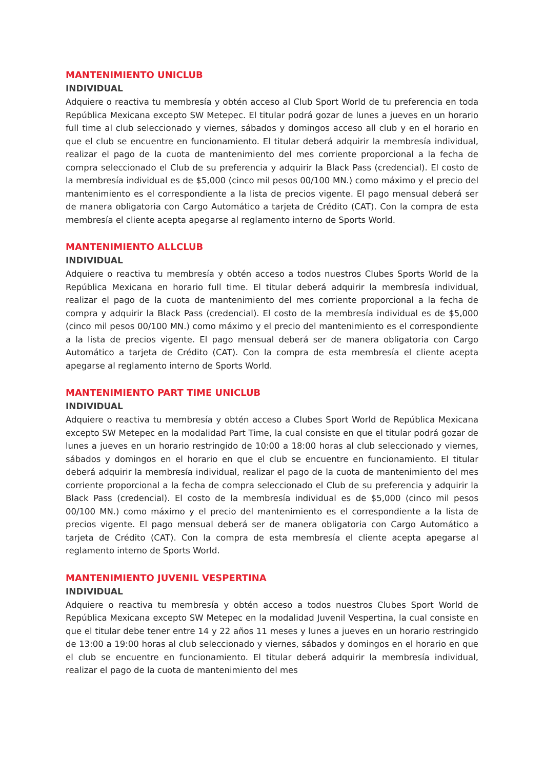MANTENIMIENTO UNICLUB
INDIVIDUAL
Adquiere o reactiva tu membresía y obtén acceso al Club Sport World de tu preferencia en toda República Mexicana excepto SW Metepec. El titular podrá gozar de lunes a jueves en un horario full time al club seleccionado y viernes, sábados y domingos acceso all club y en el horario en que el club se encuentre en funcionamiento. El titular deberá adquirir la membresía individual, realizar el pago de la cuota de mantenimiento del mes corriente proporcional a la fecha de compra seleccionado el Club de su preferencia y adquirir la Black Pass (credencial). El costo de la membresía individual es de $5,000 (cinco mil pesos 00/100 MN.) como máximo y el precio del mantenimiento es el correspondiente a la lista de precios vigente. El pago mensual deberá ser de manera obligatoria con Cargo Automático a tarjeta de Crédito (CAT). Con la compra de esta membresía el cliente acepta apegarse al reglamento interno de Sports World.
MANTENIMIENTO ALLCLUB
INDIVIDUAL
Adquiere o reactiva tu membresía y obtén acceso a todos nuestros Clubes Sports World de la República Mexicana en horario full time. El titular deberá adquirir la membresía individual, realizar el pago de la cuota de mantenimiento del mes corriente proporcional a la fecha de compra y adquirir la Black Pass (credencial). El costo de la membresía individual es de $5,000 (cinco mil pesos 00/100 MN.) como máximo y el precio del mantenimiento es el correspondiente a la lista de precios vigente. El pago mensual deberá ser de manera obligatoria con Cargo Automático a tarjeta de Crédito (CAT). Con la compra de esta membresía el cliente acepta apegarse al reglamento interno de Sports World.
MANTENIMIENTO PART TIME UNICLUB
INDIVIDUAL
Adquiere o reactiva tu membresía y obtén acceso a Clubes Sport World de República Mexicana excepto SW Metepec en la modalidad Part Time, la cual consiste en que el titular podrá gozar de lunes a jueves en un horario restringido de 10:00 a 18:00 horas al club seleccionado y viernes, sábados y domingos en el horario en que el club se encuentre en funcionamiento. El titular deberá adquirir la membresía individual, realizar el pago de la cuota de mantenimiento del mes corriente proporcional a la fecha de compra seleccionado el Club de su preferencia y adquirir la Black Pass (credencial). El costo de la membresía individual es de $5,000 (cinco mil pesos 00/100 MN.) como máximo y el precio del mantenimiento es el correspondiente a la lista de precios vigente. El pago mensual deberá ser de manera obligatoria con Cargo Automático a tarjeta de Crédito (CAT). Con la compra de esta membresía el cliente acepta apegarse al reglamento interno de Sports World.
MANTENIMIENTO JUVENIL VESPERTINA
INDIVIDUAL
Adquiere o reactiva tu membresía y obtén acceso a todos nuestros Clubes Sport World de República Mexicana excepto SW Metepec en la modalidad Juvenil Vespertina, la cual consiste en que el titular debe tener entre 14 y 22 años 11 meses y lunes a jueves en un horario restringido de 13:00 a 19:00 horas al club seleccionado y viernes, sábados y domingos en el horario en que el club se encuentre en funcionamiento. El titular deberá adquirir la membresía individual, realizar el pago de la cuota de mantenimiento del mes